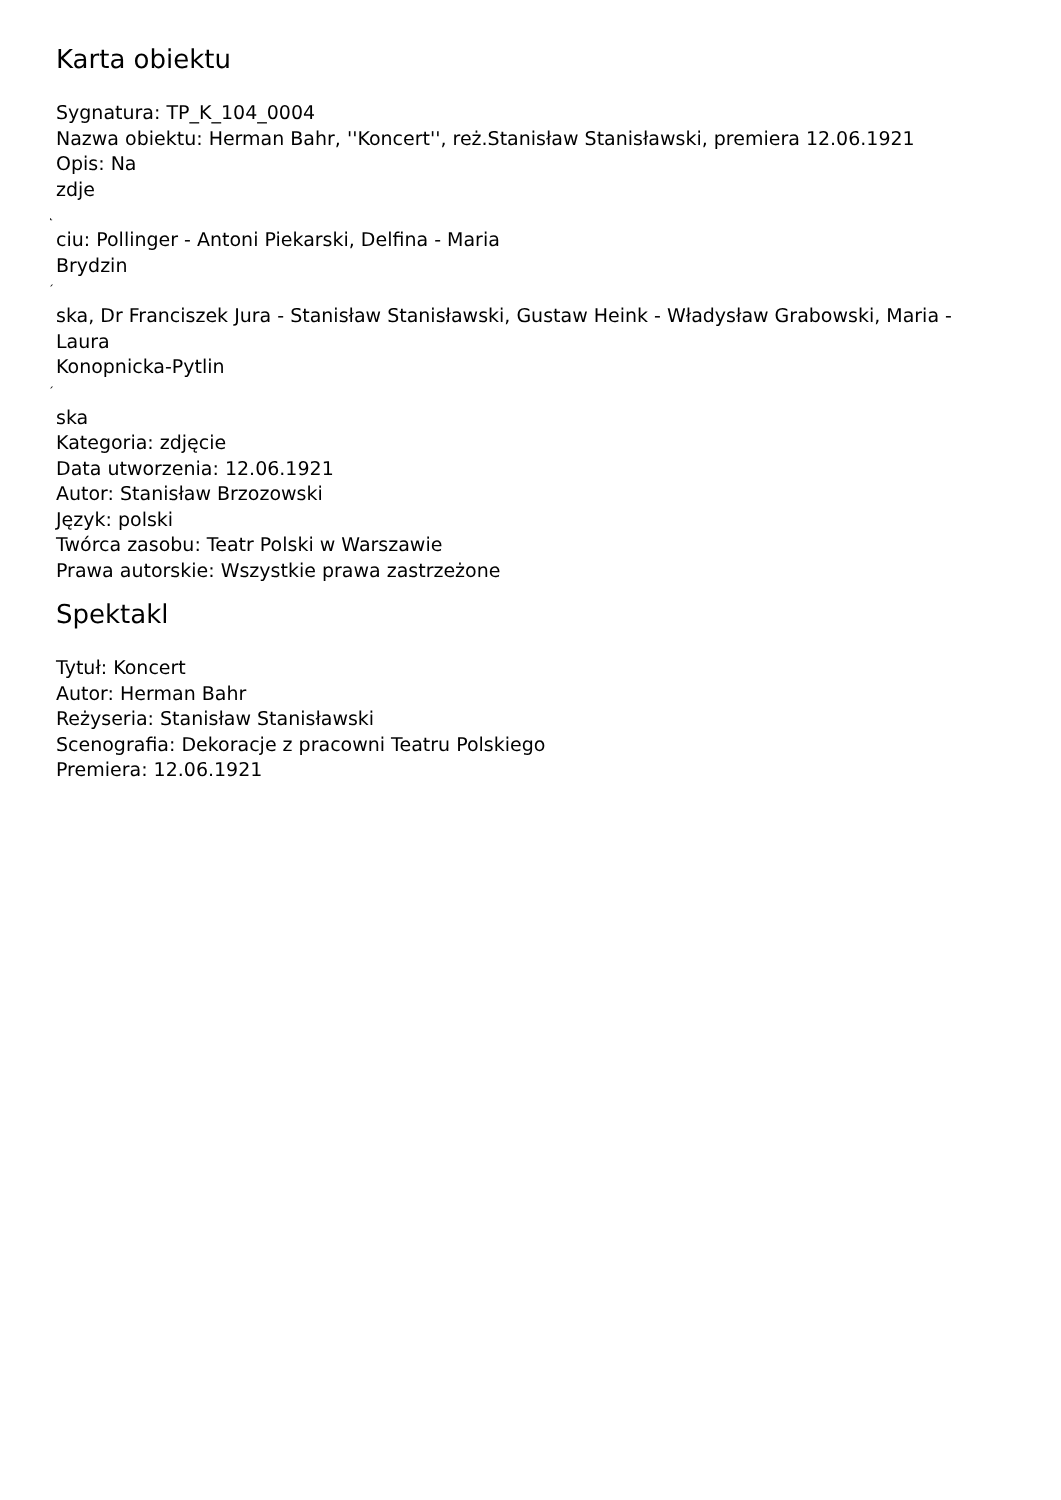Karta obiektu
Sygnatura: TP_K_104_0004
Nazwa obiektu: Herman Bahr, ''Koncert'', reż.Stanisław Stanisławski, premiera 12.06.1921
Opis: Na
zdje
˛
ciu: Pollinger - Antoni Piekarski, Delfina - Maria
Brydzin
´
ska, Dr Franciszek Jura - Stanisław Stanisławski, Gustaw Heink - Władysław Grabowski, Maria -
Laura
Konopnicka-Pytlin
´
ska
Kategoria: zdjęcie
Data utworzenia: 12.06.1921
Autor: Stanisław Brzozowski
Język: polski
Twórca zasobu: Teatr Polski w Warszawie
Prawa autorskie: Wszystkie prawa zastrzeżone
Spektakl
Tytuł: Koncert
Autor: Herman Bahr
Reżyseria: Stanisław Stanisławski
Scenografia: Dekoracje z pracowni Teatru Polskiego
Premiera: 12.06.1921